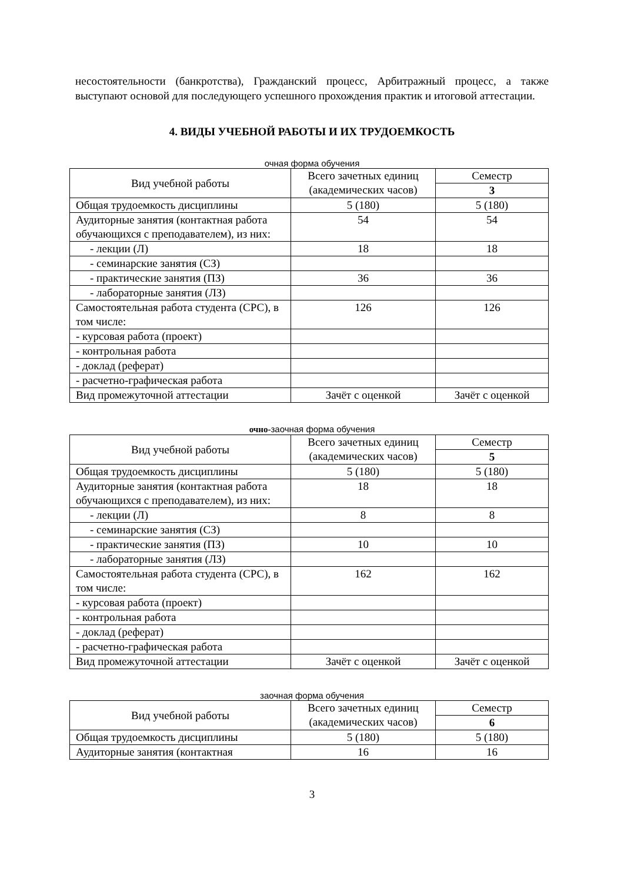несостоятельности (банкротства), Гражданский процесс, Арбитражный процесс, а также выступают основой для последующего успешного прохождения практик и итоговой аттестации.
4. ВИДЫ УЧЕБНОЙ РАБОТЫ И ИХ ТРУДОЕМКОСТЬ
очная форма обучения
| Вид учебной работы | Всего зачетных единиц (академических часов) | Семестр |
| | | 3 |
| Общая трудоемкость дисциплины | 5 (180) | 5 (180) |
| Аудиторные занятия (контактная работа обучающихся с преподавателем), из них: | 54 | 54 |
| - лекции (Л) | 18 | 18 |
| - семинарские занятия (СЗ) | | |
| - практические занятия (ПЗ) | 36 | 36 |
| - лабораторные занятия (ЛЗ) | | |
| Самостоятельная работа студента (СРС), в том числе: | 126 | 126 |
| - курсовая работа (проект) | | |
| - контрольная работа | | |
| - доклад (реферат) | | |
| - расчетно-графическая работа | | |
| Вид промежуточной аттестации | Зачёт с оценкой | Зачёт с оценкой |
очно-заочная форма обучения
| Вид учебной работы | Всего зачетных единиц (академических часов) | Семестр |
| | | 5 |
| Общая трудоемкость дисциплины | 5 (180) | 5 (180) |
| Аудиторные занятия (контактная работа обучающихся с преподавателем), из них: | 18 | 18 |
| - лекции (Л) | 8 | 8 |
| - семинарские занятия (СЗ) | | |
| - практические занятия (ПЗ) | 10 | 10 |
| - лабораторные занятия (ЛЗ) | | |
| Самостоятельная работа студента (СРС), в том числе: | 162 | 162 |
| - курсовая работа (проект) | | |
| - контрольная работа | | |
| - доклад (реферат) | | |
| - расчетно-графическая работа | | |
| Вид промежуточной аттестации | Зачёт с оценкой | Зачёт с оценкой |
заочная форма обучения
| Вид учебной работы | Всего зачетных единиц (академических часов) | Семестр |
| | | 6 |
| Общая трудоемкость дисциплины | 5 (180) | 5 (180) |
| Аудиторные занятия (контактная | 16 | 16 |
3